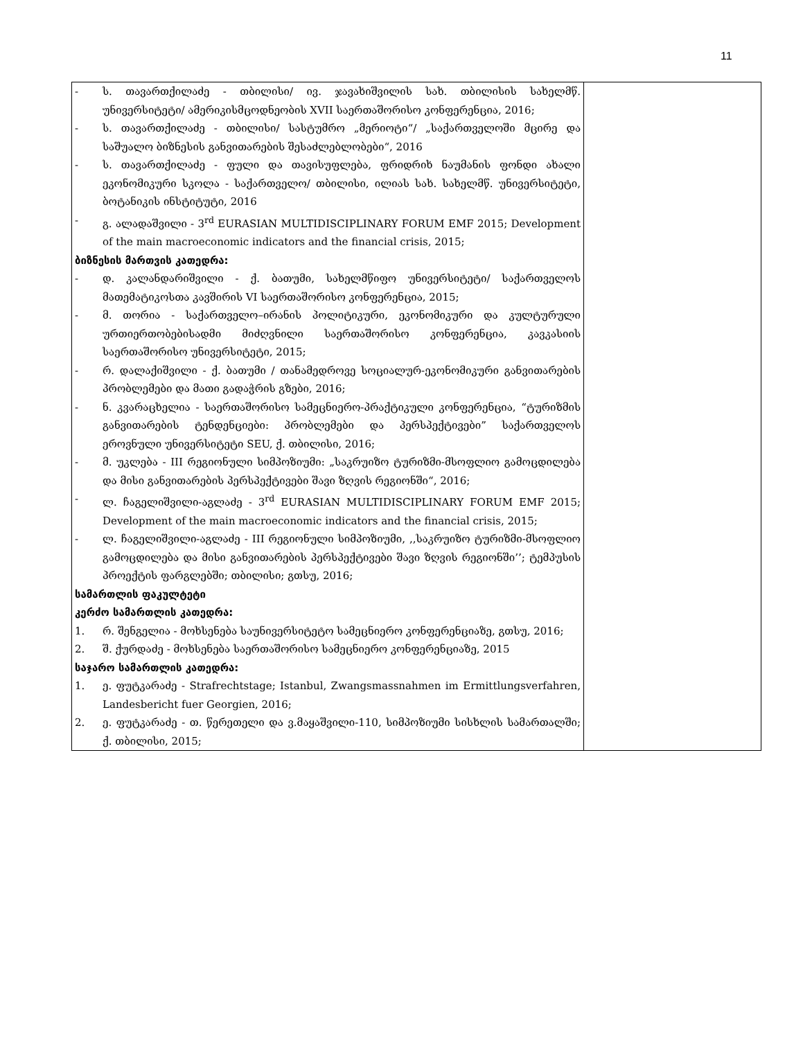11
| - ს. თავართქილაძე - თბილისი/ ივ. ჯავახიშვილის სახ. თბილისის სახელმწ. უნივერსიტეტი/ ამერიკისმცოდნეობის XVII საერთაშორისო კონფერენცია, 2016; - ს. თავართქილაძე - თბილისი/ სასტუმრო „მერიოტი“/ „საქართველოში მცირე და საშუალო ბიზნესის განვითარების შესაძლებლობები“, 2016 - ს. თავართქილაძე - ფული და თავისუფლება, ფრიდრიხ ნაუმანის ფონდი ახალი ეკონომიკური სკოლა - საქართველო/ თბილისი, ილიას სახ. სახელმწ. უნივერსიტეტი, ბოტანიკის ინსტიტუტი, 2016 - გ. ალადაშვილი - 3<sup>rd</sup> EURASIAN MULTIDISCIPLINARY FORUM EMF 2015; Development of the main macroeconomic indicators and the financial crisis, 2015; ბიზნესის მართვის კათედრა: - დ. კალანდარიშვილი - ქ. ბათუმი, სახელმწიფო უნივერსიტეტი/ საქართველოს მათემატიკოსთა კავშირის VI საერთაშორისო კონფერენცია, 2015; - მ. თორია - საქართველო–ირანის პოლიტიკური, ეკონომიკური და კულტურული ურთიერთობებისადმი მიძღვნილი საერთაშორისო კონფერენცია, კავკასიის საერთაშორისო უნივერსიტეტი, 2015; - რ. დალაქიშვილი - ქ. ბათუმი / თანამედროვე სოციალურ-ეკონომიკური განვითარების პრობლემები და მათი გადაჭრის გზები, 2016; - ნ. კვარაცხელია - საერთაშორისო სამეცნიერო-პრაქტიკული კონფერენცია, “ტურიზმის განვითარების ტენდენციები: პრობლემები და პერსპექტივები” საქართველოს ეროვნული უნივერსიტეტი SEU, ქ. თბილისი, 2016; - მ. უკლება - III რეგიონული სიმპოზიუმი: „საკრუიზო ტურიზმი-მსოფლიო გამოცდილება და მისი განვითარების პერსპექტივები შავი ზღვის რეგიონში“, 2016; - ლ. ჩაგელიშვილი-აგლაძე - 3<sup>rd</sup> EURASIAN MULTIDISCIPLINARY FORUM EMF 2015; Development of the main macroeconomic indicators and the financial crisis, 2015; - ლ. ჩაგელიშვილი-აგლაძე - III რეგიონული სიმპოზიუმი, ,,საკრუიზო ტურიზმი-მსოფლიო გამოცდილება და მისი განვითარების პერსპექტივები შავი ზღვის რეგიონში’’; ტემპუსის პროექტის ფარგლებში; თბილისი; გთსუ, 2016; სამართლის ფაკულტეტი კერძო სამართლის კათედრა: 1. რ. შენგელია - მოხსენება საუნივერსიტეტო სამეცნიერო კონფერენციაზე, გთსუ, 2016; 2. შ. ქურდაძე - მოხსენება საერთაშორისო სამეცნიერო კონფერენციაზე, 2015 საჯარო სამართლის კათედრა: 1. ე. ფუტკარაძე - Strafrechtstage; Istanbul, Zwangsmassnahmen im Ermittlungsverfahren, Landesbericht fuer Georgien, 2016; 2. ე. ფუტკარაძე - თ. წერეთელი და ვ.მაყაშვილი-110, სიმპოზიუმი სისხლის სამართალში; ქ. თბილისი, 2015; | |